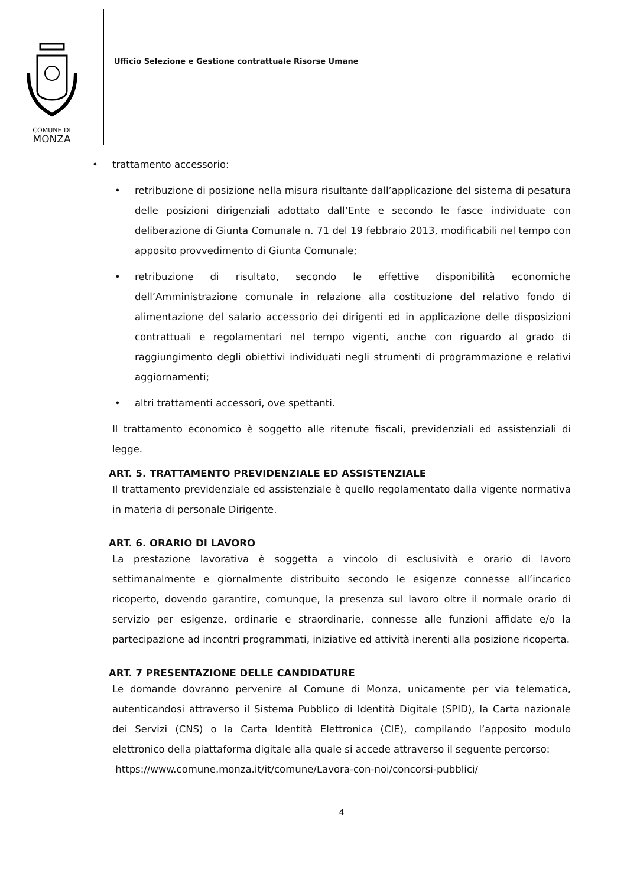COMUNE DI
MONZA
Ufficio Selezione e Gestione contrattuale Risorse Umane
• trattamento accessorio:
• retribuzione di posizione nella misura risultante dall’applicazione del sistema di pesatura delle posizioni dirigenziali adottato dall’Ente e secondo le fasce individuate con deliberazione di Giunta Comunale n. 71 del 19 febbraio 2013, modificabili nel tempo con apposito provvedimento di Giunta Comunale;
• retribuzione di risultato, secondo le effettive disponibilità economiche dell’Amministrazione comunale in relazione alla costituzione del relativo fondo di alimentazione del salario accessorio dei dirigenti ed in applicazione delle disposizioni contrattuali e regolamentari nel tempo vigenti, anche con riguardo al grado di raggiungimento degli obiettivi individuati negli strumenti di programmazione e relativi aggiornamenti;
• altri trattamenti accessori, ove spettanti.
Il trattamento economico è soggetto alle ritenute fiscali, previdenziali ed assistenziali di legge.
ART. 5. TRATTAMENTO PREVIDENZIALE ED ASSISTENZIALE
Il trattamento previdenziale ed assistenziale è quello regolamentato dalla vigente normativa in materia di personale Dirigente.
ART. 6. ORARIO DI LAVORO
La prestazione lavorativa è soggetta a vincolo di esclusività e orario di lavoro settimanalmente e giornalmente distribuito secondo le esigenze connesse all’incarico ricoperto, dovendo garantire, comunque, la presenza sul lavoro oltre il normale orario di servizio per esigenze, ordinarie e straordinarie, connesse alle funzioni affidate e/o la partecipazione ad incontri programmati, iniziative ed attività inerenti alla posizione ricoperta.
ART. 7 PRESENTAZIONE DELLE CANDIDATURE
Le domande dovranno pervenire al Comune di Monza, unicamente per via telematica, autenticandosi attraverso il Sistema Pubblico di Identità Digitale (SPID), la Carta nazionale dei Servizi (CNS) o la Carta Identità Elettronica (CIE), compilando l’apposito modulo elettronico della piattaforma digitale alla quale si accede attraverso il seguente percorso:
https://www.comune.monza.it/it/comune/Lavora-con-noi/concorsi-pubblici/
4